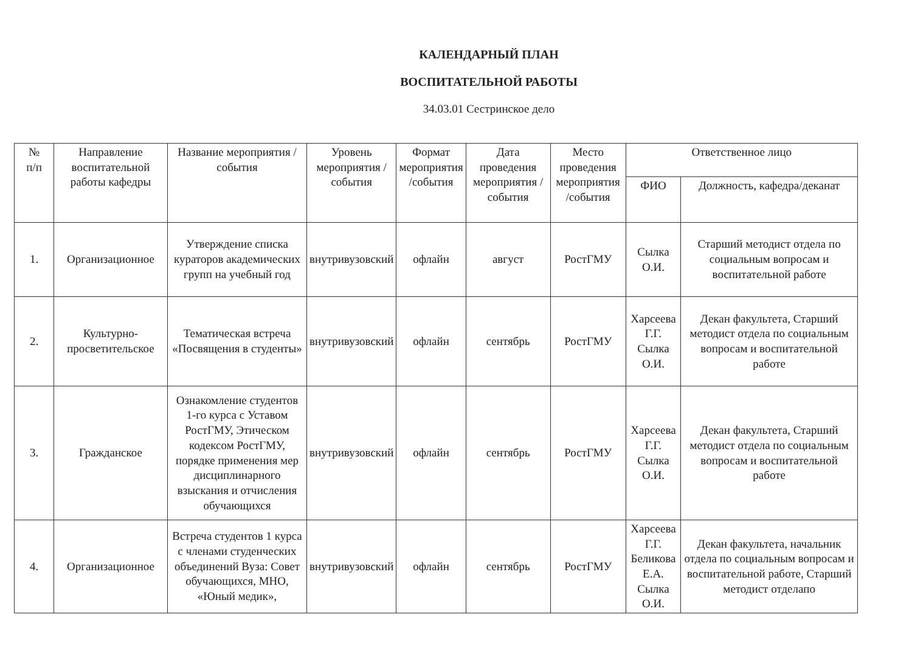КАЛЕНДАРНЫЙ ПЛАН
ВОСПИТАТЕЛЬНОЙ РАБОТЫ
34.03.01 Сестринское дело
| № п/п | Направление воспитательной работы кафедры | Название мероприятия /события | Уровень мероприятия /события | Формат мероприятия /события | Дата проведения мероприятия /события | Место проведения мероприятия /события | Ответственное лицо | |
| --- | --- | --- | --- | --- | --- | --- | --- | --- |
| | | | | | | | ФИО | Должность, кафедра/деканат |
| 1. | Организационное | Утверждение списка кураторов академических групп на учебный год | внутривузовский | офлайн | август | РостГМУ | Сылка О.И. | Старший методист отдела по социальным вопросам и воспитательной работе |
| 2. | Культурно-просветительское | Тематическая встреча «Посвящения в студенты» | внутривузовский | офлайн | сентябрь | РостГМУ | Харсеева Г.Г. Сылка О.И. | Декан факультета, Старший методист отдела по социальным вопросам и воспитательной работе |
| 3. | Гражданское | Ознакомление студентов 1-го курса с Уставом РостГМУ, Этическом кодексом РостГМУ, порядке применения мер дисциплинарного взыскания и отчисления обучающихся | внутривузовский | офлайн | сентябрь | РостГМУ | Харсеева Г.Г. Сылка О.И. | Декан факультета, Старший методист отдела по социальным вопросам и воспитательной работе |
| 4. | Организационное | Встреча студентов 1 курса с членами студенческих объединений Вуза: Совет обучающихся, МНО, «Юный медик», | внутривузовский | офлайн | сентябрь | РостГМУ | Харсеева Г.Г. Беликова Е.А. Сылка О.И. | Декан факультета, начальник отдела по социальным вопросам и воспитательной работе, Старший методист отделапо |